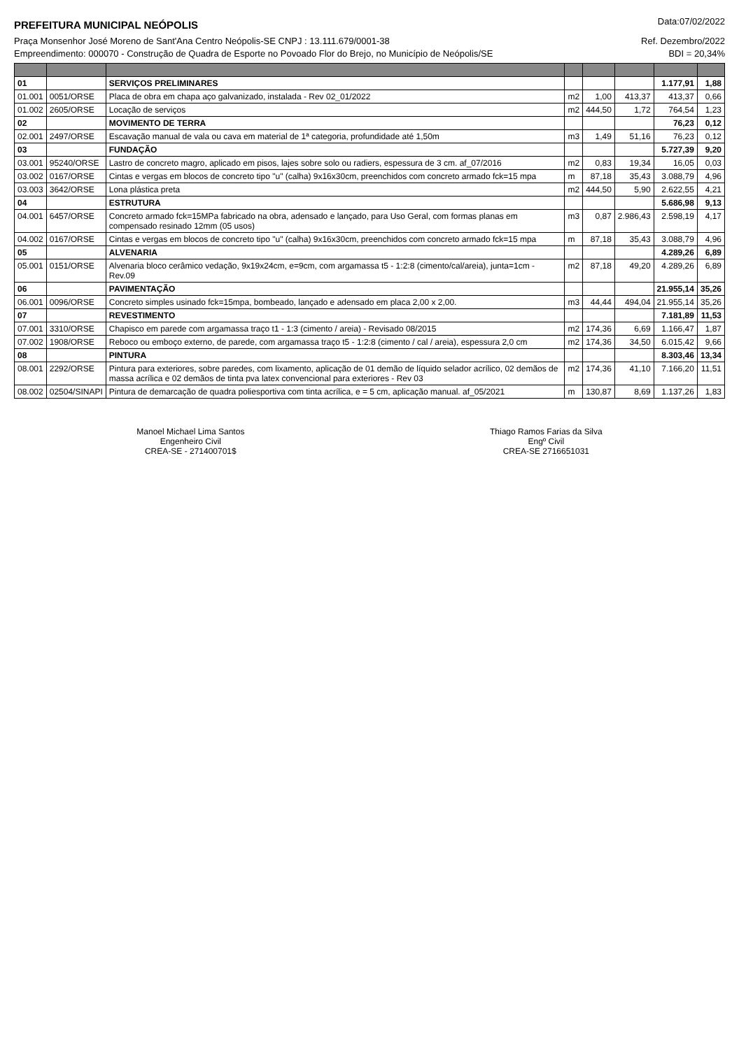PREFEITURA MUNICIPAL NEÓPOLIS Data:07/02/2022
Praça Monsenhor José Moreno de Sant'Ana Centro Neópolis-SE CNPJ : 13.111.679/0001-38 Ref. Dezembro/2022
Empreendimento: 000070 - Construção de Quadra de Esporte no Povoado Flor do Brejo, no Município de Neópolis/SE BDI = 20,34%
| 01 | | SERVIÇOS PRELIMINARES | | | | 1.177,91 | 1,88 |
| 01.001 | 0051/ORSE | Placa de obra em chapa aço galvanizado, instalada - Rev 02_01/2022 | m2 | 1,00 | 413,37 | 413,37 | 0,66 |
| 01.002 | 2605/ORSE | Locação de serviços | m2 | 444,50 | 1,72 | 764,54 | 1,23 |
| 02 | | MOVIMENTO DE TERRA | | | | 76,23 | 0,12 |
| 02.001 | 2497/ORSE | Escavação manual de vala ou cava em material de 1ª categoria, profundidade até 1,50m | m3 | 1,49 | 51,16 | 76,23 | 0,12 |
| 03 | | FUNDAÇÃO | | | | 5.727,39 | 9,20 |
| 03.001 | 95240/ORSE | Lastro de concreto magro, aplicado em pisos, lajes sobre solo ou radiers, espessura de 3 cm. af_07/2016 | m2 | 0,83 | 19,34 | 16,05 | 0,03 |
| 03.002 | 0167/ORSE | Cintas e vergas em blocos de concreto tipo "u" (calha) 9x16x30cm, preenchidos com concreto armado fck=15 mpa | m | 87,18 | 35,43 | 3.088,79 | 4,96 |
| 03.003 | 3642/ORSE | Lona plástica preta | m2 | 444,50 | 5,90 | 2.622,55 | 4,21 |
| 04 | | ESTRUTURA | | | | 5.686,98 | 9,13 |
| 04.001 | 6457/ORSE | Concreto armado fck=15MPa fabricado na obra, adensado e lançado, para Uso Geral, com formas planas em compensado resinado 12mm (05 usos) | m3 | 0,87 | 2.986,43 | 2.598,19 | 4,17 |
| 04.002 | 0167/ORSE | Cintas e vergas em blocos de concreto tipo "u" (calha) 9x16x30cm, preenchidos com concreto armado fck=15 mpa | m | 87,18 | 35,43 | 3.088,79 | 4,96 |
| 05 | | ALVENARIA | | | | 4.289,26 | 6,89 |
| 05.001 | 0151/ORSE | Alvenaria bloco cerâmico vedação, 9x19x24cm, e=9cm, com argamassa t5 - 1:2:8 (cimento/cal/areia), junta=1cm - Rev.09 | m2 | 87,18 | 49,20 | 4.289,26 | 6,89 |
| 06 | | PAVIMENTAÇÃO | | | | 21.955,14 | 35,26 |
| 06.001 | 0096/ORSE | Concreto simples usinado fck=15mpa, bombeado, lançado e adensado em placa 2,00 x 2,00. | m3 | 44,44 | 494,04 | 21.955,14 | 35,26 |
| 07 | | REVESTIMENTO | | | | 7.181,89 | 11,53 |
| 07.001 | 3310/ORSE | Chapisco em parede com argamassa traço t1 - 1:3 (cimento / areia) - Revisado 08/2015 | m2 | 174,36 | 6,69 | 1.166,47 | 1,87 |
| 07.002 | 1908/ORSE | Reboco ou emboço externo, de parede, com argamassa traço t5 - 1:2:8 (cimento / cal / areia), espessura 2,0 cm | m2 | 174,36 | 34,50 | 6.015,42 | 9,66 |
| 08 | | PINTURA | | | | 8.303,46 | 13,34 |
| 08.001 | 2292/ORSE | Pintura para exteriores, sobre paredes, com lixamento, aplicação de 01 demão de líquido selador acrílico, 02 demãos de massa acrílica e 02 demãos de tinta pva latex convencional para exteriores - Rev 03 | m2 | 174,36 | 41,10 | 7.166,20 | 11,51 |
| 08.002 | 02504/SINAPI | Pintura de demarcação de quadra poliesportiva com tinta acrílica, e = 5 cm, aplicação manual. af_05/2021 | m | 130,87 | 8,69 | 1.137,26 | 1,83 |
Manoel Michael Lima Santos
Engenheiro Civil
CREA-SE - 271400701$
Thiago Ramos Farias da Silva
Engº Civil
CREA-SE 2716651031